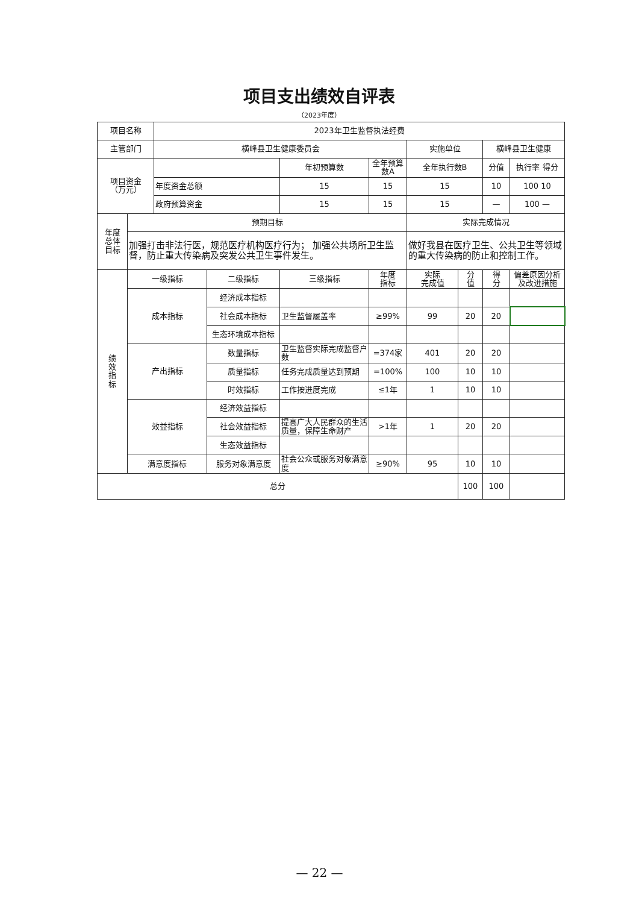项目支出绩效自评表
（2023年度）
| 项目名称 | | 2023年卫生监督执法经费 | | | | | | | |
| 主管部门 | | 横峰县卫生健康委员会 | | | | 实施单位 | | 横峰县卫生健康 | |
| 项目资金 （万元） | | | | 年初预算数 | 全年预算数A | 全年执行数B | | 分值 | 执行率 得分 |
| | | 年度资金总额 | | 15 | 15 | 15 | | 10 | 100 10 |
| | | 政府预算资金 | | 15 | 15 | 15 | | — | 100 — |
| 年度 总体 目标 | 预期目标 | | | | | 实际完成情况 | | | |
| | 加强打击非法行医，规范医疗机构医疗行为； 加强公共场所卫生监督，防止重大传染病及突发公共卫生事件发生。 | | | | | 做好我县在医疗卫生、公共卫生等领域的重大传染病的防止和控制工作。 | | | |
| 绩 效 指 标 | 一级指标 | | 二级指标 | 三级指标 | 年度 指标 | 实际 完成值 | 分 值 | 得 分 | 偏差原因分析 及改进措施 |
| | 成本指标 | | 经济成本指标 | | | | | | |
| | | | 社会成本指标 | 卫生监督履盖率 | ≥99% | 99 | 20 | 20 | |
| | | | 生态环境成本指标 | | | | | | |
| | 产出指标 | | 数量指标 | 卫生监督实际完成监督户数 | =374家 | 401 | 20 | 20 | |
| | | | 质量指标 | 任务完成质量达到预期 | =100% | 100 | 10 | 10 | |
| | | | 时效指标 | 工作按进度完成 | ≤1年 | 1 | 10 | 10 | |
| | 效益指标 | | 经济效益指标 | | | | | | |
| | | | 社会效益指标 | 提高广大人民群众的生活质量，保障生命财产 | >1年 | 1 | 20 | 20 | |
| | | | 生态效益指标 | | | | | | |
| | 满意度指标 | | 服务对象满意度 | 社会公众或服务对象满意度 | ≥90% | 95 | 10 | 10 | |
| 总分 | | | | | | | 100 | 100 | |
— 22 —